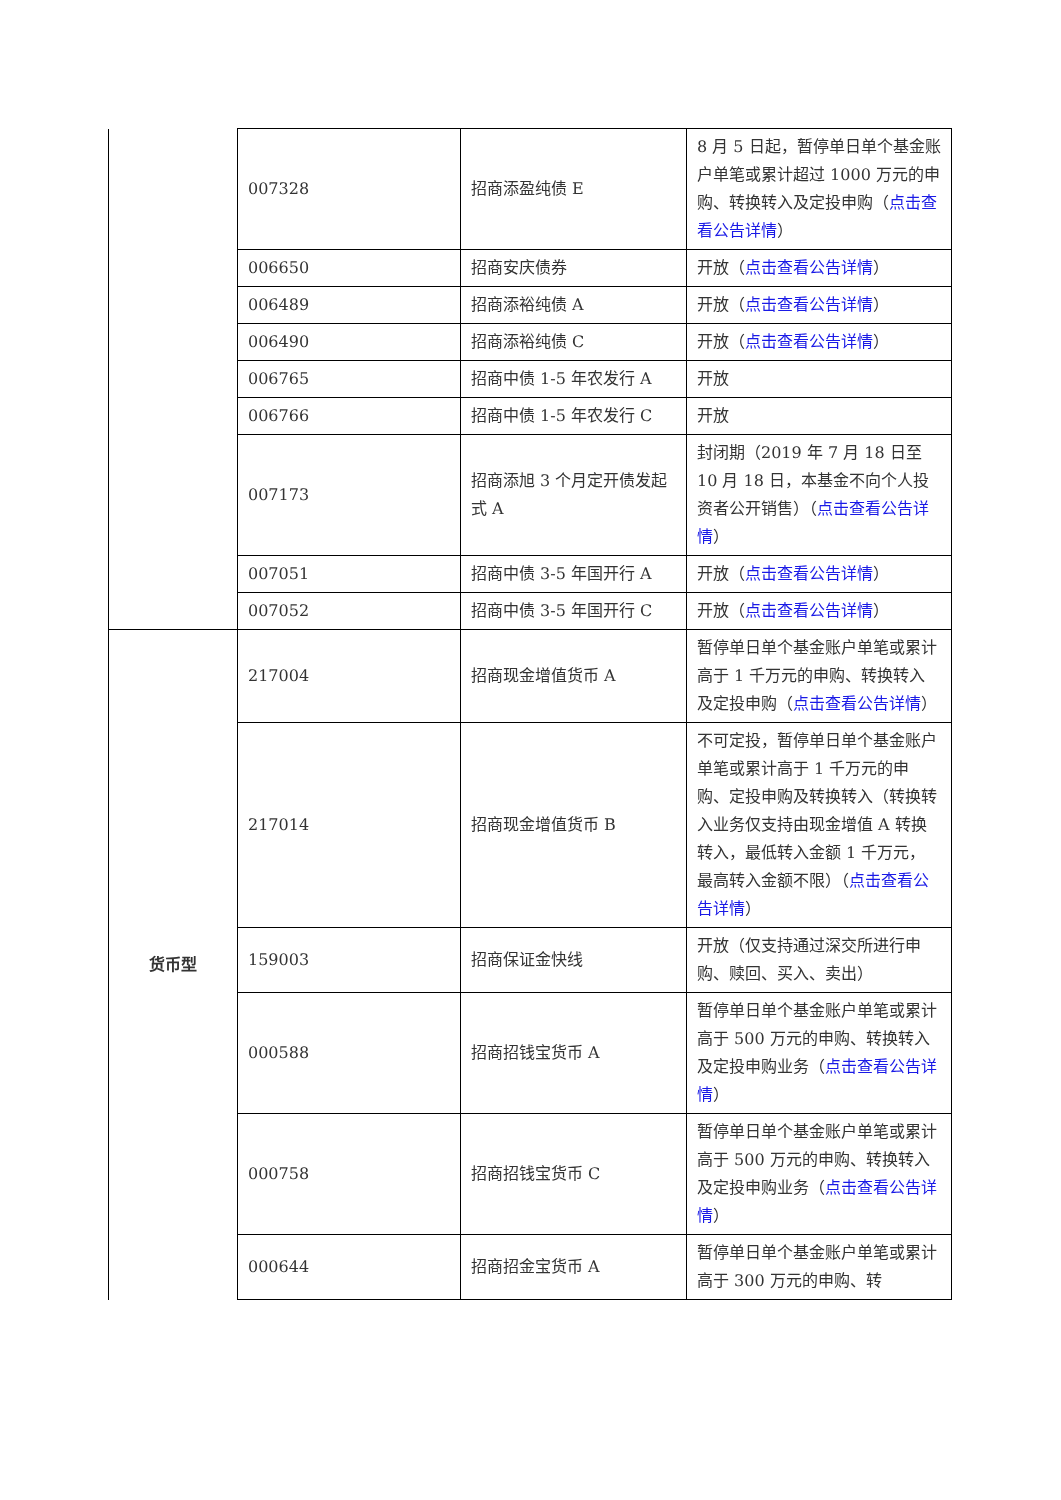| | 007328 | 招商添盈纯债 E | 8 月 5 日起，暂停单日单个基金账户单笔或累计超过 1000 万元的申购、转换转入及定投申购（ 点击查看公告详情 ） |
| | 006650 | 招商安庆债券 | 开放（ 点击查看公告详情 ） |
| | 006489 | 招商添裕纯债 A | 开放（ 点击查看公告详情 ） |
| | 006490 | 招商添裕纯债 C | 开放（ 点击查看公告详情 ） |
| | 006765 | 招商中债 1-5 年农发行 A | 开放 |
| | 006766 | 招商中债 1-5 年农发行 C | 开放 |
| | 007173 | 招商添旭 3 个月定开债发起式 A | 封闭期（2019 年 7 月 18 日至 10 月 18 日，本基金不向个人投资者公开销售）（ 点击查看公告详情 ） |
| | 007051 | 招商中债 3-5 年国开行 A | 开放（ 点击查看公告详情 ） |
| | 007052 | 招商中债 3-5 年国开行 C | 开放（ 点击查看公告详情 ） |
| 货币型 | 217004 | 招商现金增值货币 A | 暂停单日单个基金账户单笔或累计高于 1 千万元的申购、转换转入及定投申购（ 点击查看公告详情 ） |
| | 217014 | 招商现金增值货币 B | 不可定投，暂停单日单个基金账户单笔或累计高于 1 千万元的申购、定投申购及转换转入（转换转入业务仅支持由现金增值 A 转换转入，最低转入金额 1 千万元，最高转入金额不限）（ 点击查看公告详情 ） |
| | 159003 | 招商保证金快线 | 开放（仅支持通过深交所进行申购、赎回、买入、卖出） |
| | 000588 | 招商招钱宝货币 A | 暂停单日单个基金账户单笔或累计高于 500 万元的申购、转换转入及定投申购业务（ 点击查看公告详情 ） |
| | 000758 | 招商招钱宝货币 C | 暂停单日单个基金账户单笔或累计高于 500 万元的申购、转换转入及定投申购业务（ 点击查看公告详情 ） |
| | 000644 | 招商招金宝货币 A | 暂停单日单个基金账户单笔或累计高于 300 万元的申购、转 |